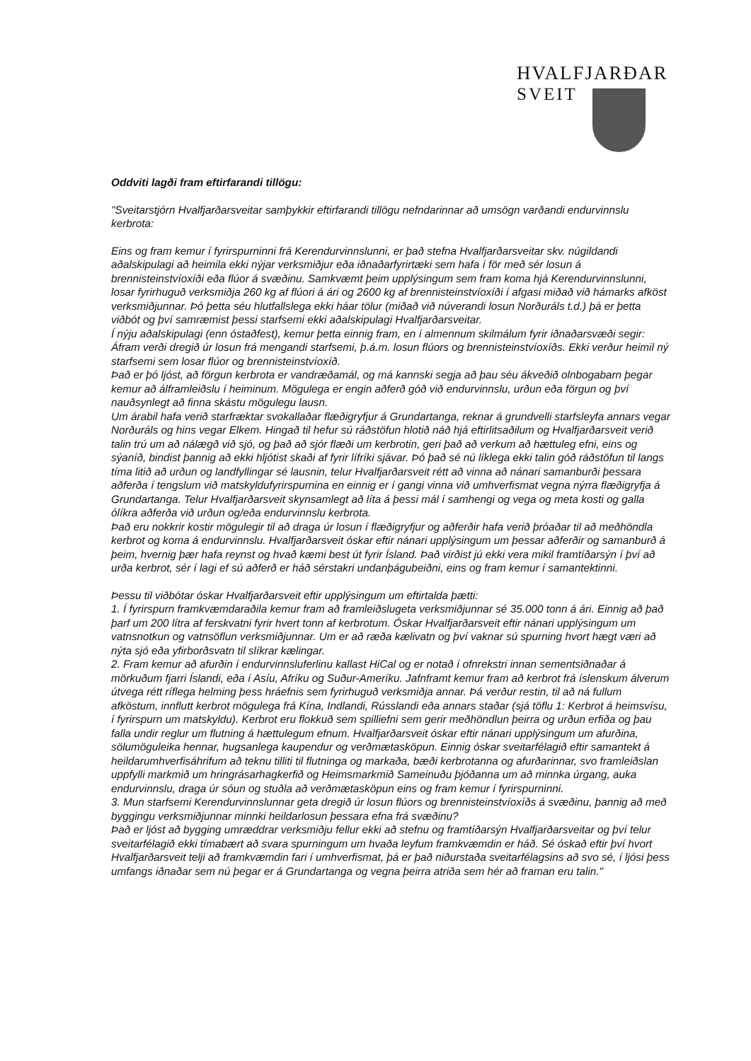HVALFJARÐAR
SVEIT
Oddviti lagði fram eftirfarandi tillögu:
"Sveitarstjórn Hvalfjarðarsveitar samþykkir eftirfarandi tillögu nefndarinnar að umsögn varðandi endurvinnslu kerbrota:
Eins og fram kemur í fyrirspurninni frá Kerendurvinnslunni, er það stefna Hvalfjarðarsveitar skv. núgildandi aðalskipulagi að heimila ekki nýjar verksmiðjur eða iðnaðarfyrirtæki sem hafa í för með sér losun á brennisteinstvíoxíði eða flúor á svæðinu. Samkvæmt þeim upplýsingum sem fram koma hjá Kerendurvinnslunni, losar fyrirhuguð verksmiðja 260 kg af flúori á ári og 2600 kg af brennisteinstvíoxíði í afgasi miðað við hámarks afköst verksmiðjunnar. Þó þetta séu hlutfallslega ekki háar tölur (miðað við núverandi losun Norðuráls t.d.) þá er þetta viðbót og því samræmist þessi starfsemi ekki aðalskipulagi Hvalfjarðarsveitar.
Í nýju aðalskipulagi (enn óstaðfest), kemur þetta einnig fram, en í almennum skilmálum fyrir iðnaðarsvæði segir: Áfram verði dregið úr losun frá mengandi starfsemi, þ.á.m. losun flúors og brennisteinstvíoxíðs. Ekki verður heimil ný starfsemi sem losar flúor og brennisteinstvíoxíð.
Það er þó ljóst, að förgun kerbrota er vandræðamál, og má kannski segja að þau séu ákveðið olnbogabarn þegar kemur að álframleiðslu í heiminum. Mögulega er engin aðferð góð við endurvinnslu, urðun eða förgun og því nauðsynlegt að finna skástu mögulegu lausn.
Um árabil hafa verið starfræktar svokallaðar flæðigryfjur á Grundartanga, reknar á grundvelli starfsleyfa annars vegar Norðuráls og hins vegar Elkem. Hingað til hefur sú ráðstöfun hlotið náð hjá eftirlitsaðilum og Hvalfjarðarsveit verið talin trú um að nálægð við sjó, og það að sjór flæði um kerbrotin, geri það að verkum að hættuleg efni, eins og sýaníð, bindist þannig að ekki hljótist skaði af fyrir lífríki sjávar. Þó það sé nú líklega ekki talin góð ráðstöfun til langs tíma litið að urðun og landfyllingar sé lausnin, telur Hvalfjarðarsveit rétt að vinna að nánari samanburði þessara aðferða í tengslum við matskyldufyrirspurnina en einnig er í gangi vinna við umhverfismat vegna nýrra flæðigryfja á Grundartanga. Telur Hvalfjarðarsveit skynsamlegt að líta á þessi mál í samhengi og vega og meta kosti og galla ólíkra aðferða við urðun og/eða endurvinnslu kerbrota.
Það eru nokkrir kostir mögulegir til að draga úr losun í flæðigryfjur og aðferðir hafa verið þróaðar til að meðhöndla kerbrot og koma á endurvinnslu. Hvalfjarðarsveit óskar eftir nánari upplýsingum um þessar aðferðir og samanburð á þeim, hvernig þær hafa reynst og hvað kæmi best út fyrir Ísland. Það virðist jú ekki vera mikil framtíðarsýn í því að urða kerbrot, sér í lagi ef sú aðferð er háð sérstakri undanþágubeiðni, eins og fram kemur í samantektinni.
Þessu til viðbótar óskar Hvalfjarðarsveit eftir upplýsingum um eftirtalda þætti:
1. Í fyrirspurn framkvæmdaraðila kemur fram að framleiðslugeta verksmiðjunnar sé 35.000 tonn á ári. Einnig að það þarf um 200 lítra af ferskvatni fyrir hvert tonn af kerbrotum. Óskar Hvalfjarðarsveit eftir nánari upplýsingum um vatnsnotkun og vatnsöflun verksmiðjunnar. Um er að ræða kælivatn og því vaknar sú spurning hvort hægt væri að nýta sjó eða yfirborðsvatn til slíkrar kælingar.
2. Fram kemur að afurðin í endurvinnsluferlinu kallast HiCal og er notað í ofnrekstri innan sementsiðnaðar á mörkuðum fjarri Íslandi, eða í Asíu, Afríku og Suður-Ameríku. Jafnframt kemur fram að kerbrot frá íslenskum álverum útvega rétt ríflega helming þess hráefnis sem fyrirhuguð verksmiðja annar. Þá verður restin, til að ná fullum afköstum, innflutt kerbrot mögulega frá Kína, Indlandi, Rússlandi eða annars staðar (sjá töflu 1: Kerbrot á heimsvísu, í fyrirspurn um matskyldu). Kerbrot eru flokkuð sem spilliefni sem gerir meðhöndlun þeirra og urðun erfiða og þau falla undir reglur um flutning á hættulegum efnum. Hvalfjarðarsveit óskar eftir nánari upplýsingum um afurðina, sölumöguleika hennar, hugsanlega kaupendur og verðmætasköpun. Einnig óskar sveitarfélagið eftir samantekt á heildarumhverfisáhrifum að teknu tilliti til flutninga og markaða, bæði kerbrotanna og afurðarinnar, svo framleiðslan uppfylli markmið um hringrásarhagkerfið og Heimsmarkmið Sameinuðu þjóðanna um að minnka úrgang, auka endurvinnslu, draga úr sóun og stuðla að verðmætasköpun eins og fram kemur í fyrirspurninni.
3. Mun starfsemi Kerendurvinnslunnar geta dregið úr losun flúors og brennisteinstvíoxíðs á svæðinu, þannig að með byggingu verksmiðjunnar minnki heildarlosun þessara efna frá svæðinu?
Það er ljóst að bygging umræddrar verksmiðju fellur ekki að stefnu og framtíðarsýn Hvalfjarðarsveitar og því telur sveitarfélagið ekki tímabært að svara spurningum um hvaða leyfum framkvæmdin er háð. Sé óskað eftir því hvort Hvalfjarðarsveit telji að framkvæmdin fari í umhverfismat, þá er það niðurstaða sveitarfélagsins að svo sé, í ljósi þess umfangs iðnaðar sem nú þegar er á Grundartanga og vegna þeirra atriða sem hér að framan eru talin."